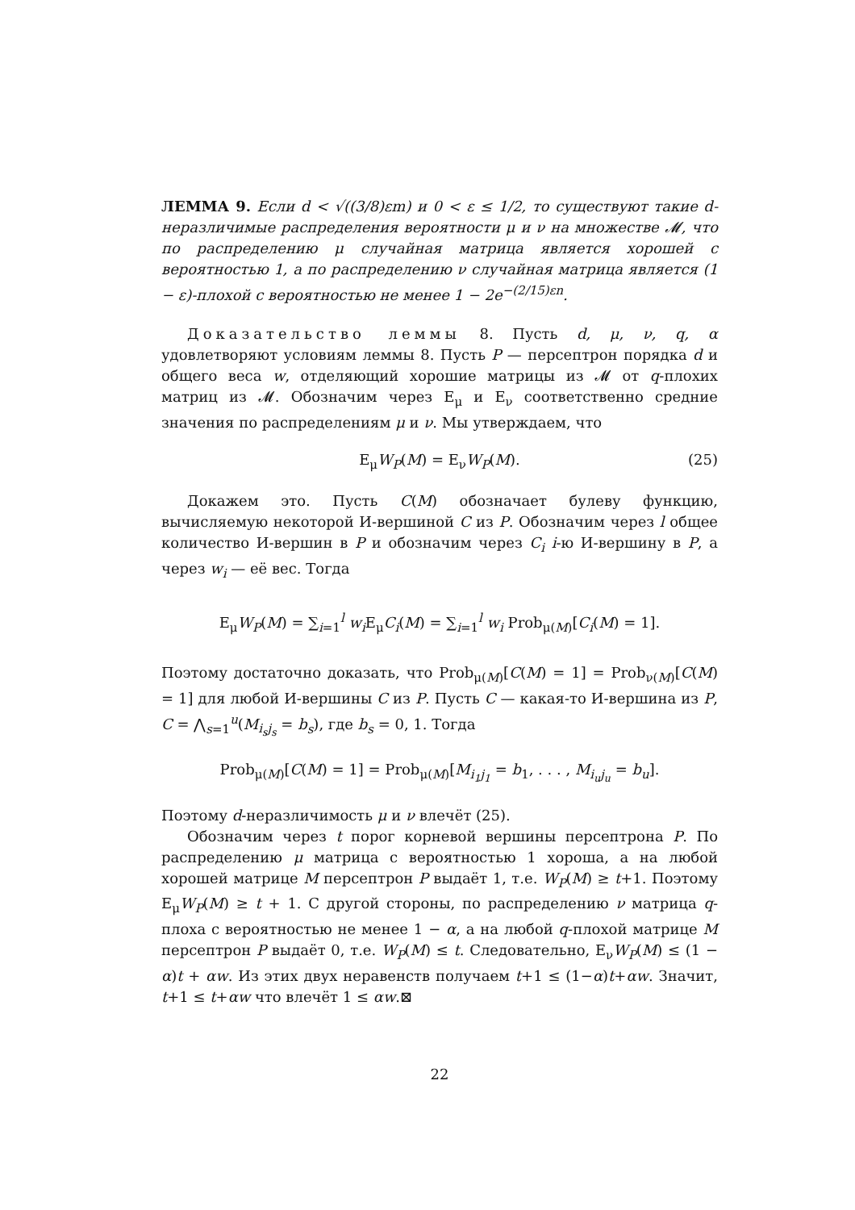ЛЕММА 9. Если d < √((3/8)εm) и 0 < ε ≤ 1/2, то существуют такие d-неразличимые распределения вероятности μ и ν на множестве 𝓜, что по распределению μ случайная матрица является хорошей с вероятностью 1, а по распределению ν случайная матрица является (1 − ε)-плохой с вероятностью не менее 1 − 2e<sup>−(2/15)εn</sup>.
Доказательство леммы 8. Пусть d, μ, ν, q, α удовлетворяют условиям леммы 8. Пусть P — персептрон порядка d и общего веса w, отделяющий хорошие матрицы из 𝓜 от q-плохих матриц из 𝓜. Обозначим через E<sub>μ</sub> и E<sub>ν</sub> соответственно средние значения по распределениям μ и ν. Мы утверждаем, что
E<sub>μ</sub>W<sub>P</sub>(M) = E<sub>ν</sub>W<sub>P</sub>(M). (25)
Докажем это. Пусть C(M) обозначает булеву функцию, вычисляемую некоторой И-вершиной C из P. Обозначим через l общее количество И-вершин в P и обозначим через C<sub>i</sub> i-ю И-вершину в P, а через w<sub>i</sub> — её вес. Тогда
E<sub>μ</sub>W<sub>P</sub>(M) = ∑<sub>i=1</sub><sup>l</sup> w<sub>i</sub> E<sub>μ</sub>C<sub>i</sub>(M) = ∑<sub>i=1</sub><sup>l</sup> w<sub>i</sub> Prob<sub>μ(M)</sub>[C<sub>i</sub>(M) = 1].
Поэтому достаточно доказать, что Prob<sub>μ(M)</sub>[C(M) = 1] = Prob<sub>ν(M)</sub>[C(M) = 1] для любой И-вершины C из P. Пусть C — какая-то И-вершина из P, C = ⋀<sub>s=1</sub><sup>u</sup>(M<sub>i<sub>s</sub>j<sub>s</sub></sub> = b<sub>s</sub>), где b<sub>s</sub> = 0, 1. Тогда
Prob<sub>μ(M)</sub>[C(M) = 1] = Prob<sub>μ(M)</sub>[M<sub>i<sub>1</sub>j<sub>1</sub></sub> = b<sub>1</sub>, . . . , M<sub>i<sub>u</sub>j<sub>u</sub></sub> = b<sub>u</sub>].
Поэтому d-неразличимость μ и ν влечёт (25).
Обозначим через t порог корневой вершины персептрона P. По распределению μ матрица с вероятностью 1 хороша, а на любой хорошей матрице M персептрон P выдаёт 1, т.е. W<sub>P</sub>(M) ≥ t+1. Поэтому E<sub>μ</sub>W<sub>P</sub>(M) ≥ t + 1. С другой стороны, по распределению ν матрица q-плоха с вероятностью не менее 1 − α, а на любой q-плохой матрице M персептрон P выдаёт 0, т.е. W<sub>P</sub>(M) ≤ t. Следовательно, E<sub>ν</sub>W<sub>P</sub>(M) ≤ (1 − α)t + αw. Из этих двух неравенств получаем t+1 ≤ (1−α)t+αw. Значит, t+1 ≤ t+αw что влечёт 1 ≤ αw.⊠
22